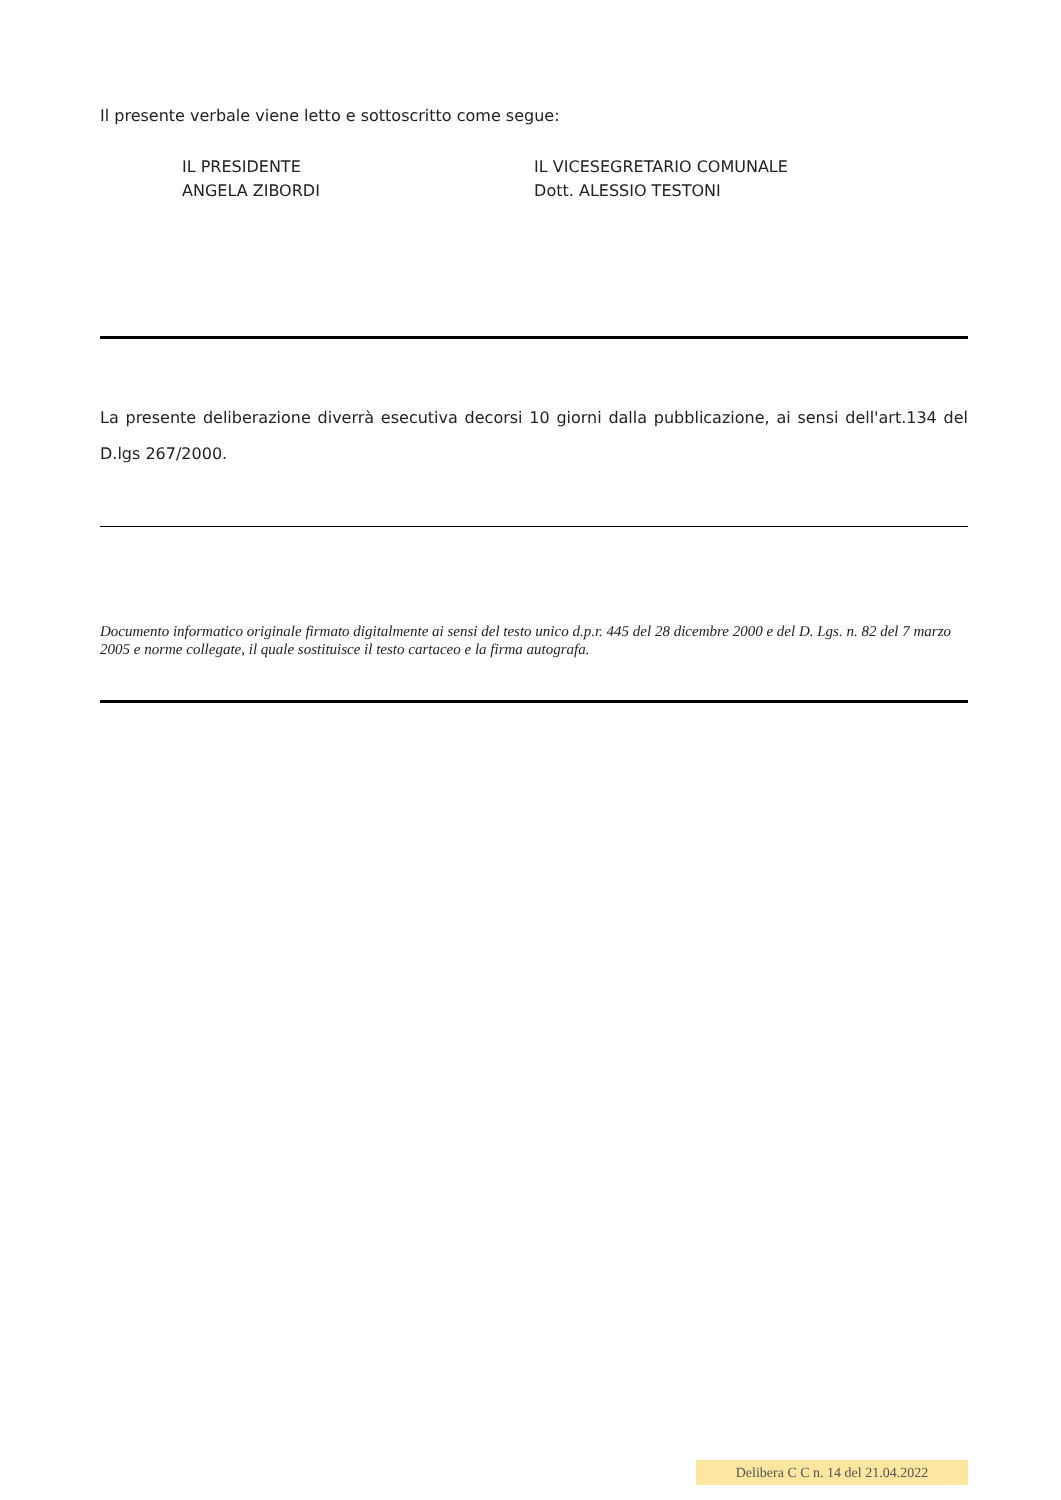Il presente verbale viene letto e sottoscritto come segue:
IL PRESIDENTE
ANGELA ZIBORDI
IL VICESEGRETARIO COMUNALE
Dott. ALESSIO TESTONI
La presente deliberazione diverrà esecutiva decorsi 10 giorni dalla pubblicazione, ai sensi dell'art.134 del D.lgs 267/2000.
Documento informatico originale firmato digitalmente ai sensi del testo unico d.p.r. 445 del 28 dicembre 2000 e del D. Lgs. n. 82 del 7 marzo 2005 e norme collegate, il quale sostituisce il testo cartaceo e la firma autografa.
Delibera C C n. 14 del 21.04.2022